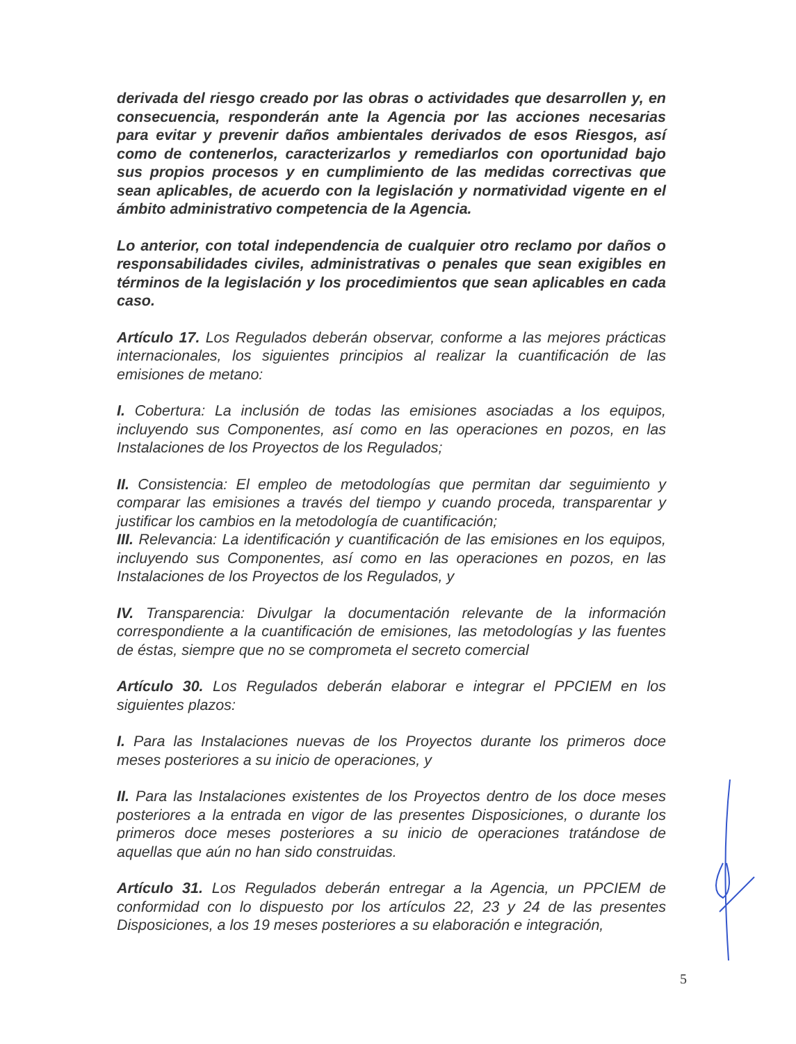derivada del riesgo creado por las obras o actividades que desarrollen y, en consecuencia, responderán ante la Agencia por las acciones necesarias para evitar y prevenir daños ambientales derivados de esos Riesgos, así como de contenerlos, caracterizarlos y remediarlos con oportunidad bajo sus propios procesos y en cumplimiento de las medidas correctivas que sean aplicables, de acuerdo con la legislación y normatividad vigente en el ámbito administrativo competencia de la Agencia.
Lo anterior, con total independencia de cualquier otro reclamo por daños o responsabilidades civiles, administrativas o penales que sean exigibles en términos de la legislación y los procedimientos que sean aplicables en cada caso.
Artículo 17. Los Regulados deberán observar, conforme a las mejores prácticas internacionales, los siguientes principios al realizar la cuantificación de las emisiones de metano:
I. Cobertura: La inclusión de todas las emisiones asociadas a los equipos, incluyendo sus Componentes, así como en las operaciones en pozos, en las Instalaciones de los Proyectos de los Regulados;
II. Consistencia: El empleo de metodologías que permitan dar seguimiento y comparar las emisiones a través del tiempo y cuando proceda, transparentar y justificar los cambios en la metodología de cuantificación;
III. Relevancia: La identificación y cuantificación de las emisiones en los equipos, incluyendo sus Componentes, así como en las operaciones en pozos, en las Instalaciones de los Proyectos de los Regulados, y
IV. Transparencia: Divulgar la documentación relevante de la información correspondiente a la cuantificación de emisiones, las metodologías y las fuentes de éstas, siempre que no se comprometa el secreto comercial
Artículo 30. Los Regulados deberán elaborar e integrar el PPCIEM en los siguientes plazos:
I. Para las Instalaciones nuevas de los Proyectos durante los primeros doce meses posteriores a su inicio de operaciones, y
II. Para las Instalaciones existentes de los Proyectos dentro de los doce meses posteriores a la entrada en vigor de las presentes Disposiciones, o durante los primeros doce meses posteriores a su inicio de operaciones tratándose de aquellas que aún no han sido construidas.
Artículo 31. Los Regulados deberán entregar a la Agencia, un PPCIEM de conformidad con lo dispuesto por los artículos 22, 23 y 24 de las presentes Disposiciones, a los 19 meses posteriores a su elaboración e integración,
5